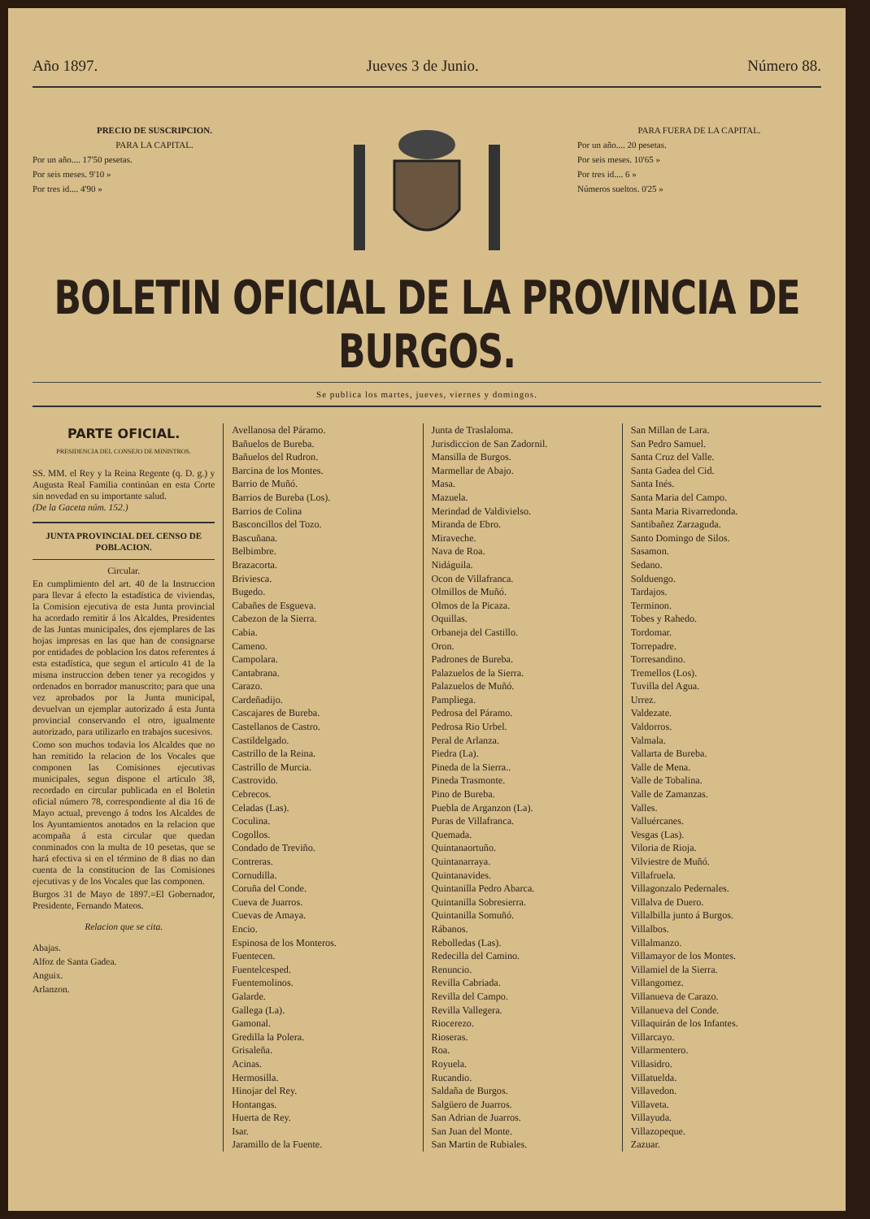Año 1897. Jueves 3 de Junio. Número 88.
PRECIO DE SUSCRIPCION.
PARA LA CAPITAL.
Por un año.... 17'50 pesetas.
Por seis meses. 9'10 »
Por tres id.... 4'90 »
PARA FUERA DE LA CAPITAL.
Por un año.... 20 pesetas.
Por seis meses. 10'65 »
Por tres id.... 6 »
Números sueltos. 0'25 »
BOLETIN OFICIAL DE LA PROVINCIA DE BURGOS.
Se publica los martes, jueves, viernes y domingos.
PARTE OFICIAL.
PRESIDENCIA DEL CONSEJO DE MINISTROS.
SS. MM. el Rey y la Reina Regente (q. D. g.) y Augusta Real Familia continúan en esta Corte sin novedad en su importante salud.
(De la Gaceta núm. 152.)
JUNTA PROVINCIAL DEL CENSO DE POBLACION.
Circular.
En cumplimiento del art. 40 de la Instruccion para llevar á efecto la estadística de viviendas, la Comision ejecutiva de esta Junta provincial ha acordado remitir á los Alcaldes, Presidentes de las Juntas municipales, dos ejemplares de las hojas impresas en las que han de consignarse por entidades de poblacion los datos referentes á esta estadística, que segun el articulo 41 de la misma instruccion deben tener ya recogidos y ordenados en borrador manuscrito; para que una vez aprobados por la Junta municipal, devuelvan un ejemplar autorizado á esta Junta provincial conservando el otro, igualmente autorizado, para utilizarlo en trabajos sucesivos.
Como son muchos todavia los Alcaldes que no han remitido la relacion de los Vocales que componen las Comisiones ejecutivas municipales, segun dispone el artículo 38, recordado en circular publicada en el Boletin oficial número 78, correspondiente al dia 16 de Mayo actual, prevengo á todos los Alcaldes de los Ayuntamientos anotados en la relacion que acompaña á esta circular que quedan conminados con la multa de 10 pesetas, que se hará efectiva si en el término de 8 dias no dan cuenta de la constitucion de las Comisiones ejecutivas y de los Vocales que las componen.
Burgos 31 de Mayo de 1897.=El Gobernador, Presidente, Fernando Mateos.
Relacion que se cita.
Abajas.
Alfoz de Santa Gadea.
Anguix.
Arlanzon.
Avellanosa del Páramo.
Bañuelos de Bureba.
Bañuelos del Rudron.
Barcina de los Montes.
Barrio de Muñó.
Barrios de Bureba (Los).
Barrios de Colina
Basconcillos del Tozo.
Bascuñana.
Belbimbre.
Brazacorta.
Briviesca.
Bugedo.
Cabañes de Esgueva.
Cabezon de la Sierra.
Cabia.
Cameno.
Campolara.
Cantabrana.
Carazo.
Cardeñadijo.
Cascajares de Bureba.
Castellanos de Castro.
Castildelgado.
Castrillo de la Reina.
Castrillo de Murcia.
Castrovido.
Cebrecos.
Celadas (Las).
Coculina.
Cogollos.
Condado de Treviño.
Contreras.
Cornudilla.
Coruña del Conde.
Cueva de Juarros.
Cuevas de Amaya.
Encio.
Espinosa de los Monteros.
Fuentecen.
Fuentelcesped.
Fuentemolinos.
Galarde.
Gallega (La).
Gamonal.
Gredilla la Polera.
Grisaleña.
Acinas.
Hermosilla.
Hinojar del Rey.
Hontangas.
Huerta de Rey.
Isar.
Jaramillo de la Fuente.
Junta de Traslaloma.
Jurisdiccion de San Zadornil.
Mansilla de Burgos.
Marmellar de Abajo.
Masa.
Mazuela.
Merindad de Valdivielso.
Miranda de Ebro.
Miraveche.
Nava de Roa.
Nidáguila.
Ocon de Villafranca.
Olmillos de Muñó.
Olmos de la Picaza.
Oquillas.
Orbaneja del Castillo.
Oron.
Padrones de Bureba.
Palazuelos de la Sierra.
Palazuelos de Muñó.
Pampliega.
Pedrosa del Páramo.
Pedrosa Rio Urbel.
Peral de Arlanza.
Piedra (La).
Pineda de la Sierra..
Pineda Trasmonte.
Pino de Bureba.
Puebla de Arganzon (La).
Puras de Villafranca.
Quemada.
Quintanaortuño.
Quintanarraya.
Quintanavides.
Quintanilla Pedro Abarca.
Quintanilla Sobresierra.
Quintanilla Somuñó.
Rábanos.
Rebolledas (Las).
Redecilla del Camino.
Renuncio.
Revilla Cabriada.
Revilla del Campo.
Revilla Vallegera.
Riocerezo.
Rioseras.
Roa.
Royuela.
Rucandio.
Saldaña de Burgos.
Salgüero de Juarros.
San Adrian de Juarros.
San Juan del Monte.
San Martin de Rubiales.
San Millan de Lara.
San Pedro Samuel.
Santa Cruz del Valle.
Santa Gadea del Cid.
Santa Inés.
Santa Maria del Campo.
Santa Maria Rivarredonda.
Santibañez Zarzaguda.
Santo Domingo de Silos.
Sasamon.
Sedano.
Solduengo.
Tardajos.
Terminon.
Tobes y Rahedo.
Tordomar.
Torrepadre.
Torresandino.
Tremellos (Los).
Tuvilla del Agua.
Urrez.
Valdezate.
Valdorros.
Valmala.
Vallarta de Bureba.
Valle de Mena.
Valle de Tobalina.
Valle de Zamanzas.
Valles.
Valluércanes.
Vesgas (Las).
Viloria de Rioja.
Vilviestre de Muñó.
Villafruela.
Villagonzalo Pedernales.
Villalva de Duero.
Villalbilla junto á Burgos.
Villalbos.
Villalmanzo.
Villamayor de los Montes.
Villamiel de la Sierra.
Villangomez.
Villanueva de Carazo.
Villanueva del Conde.
Villaquirán de los Infantes.
Villarcayo.
Villarmentero.
Villasidro.
Villatuelda.
Villavedon.
Villaveta.
Villayuda.
Villazopeque.
Zazuar.